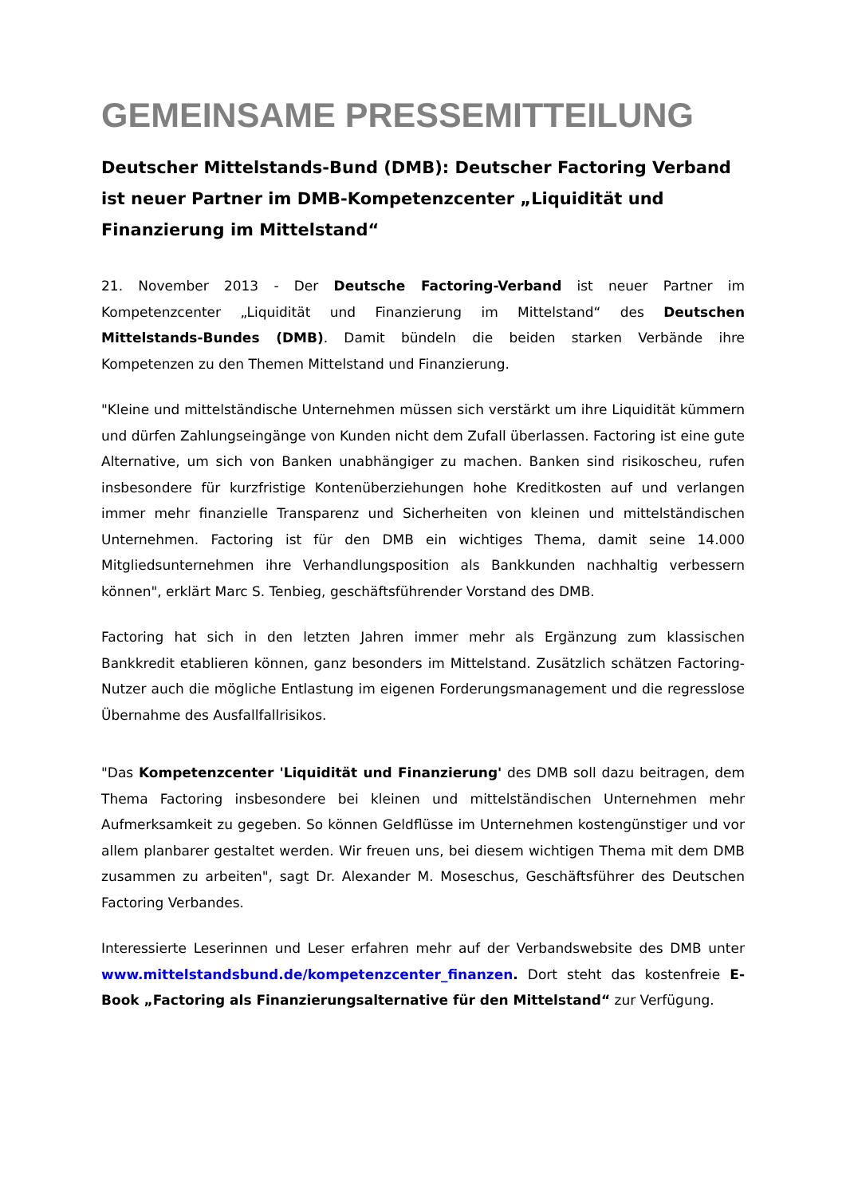GEMEINSAME PRESSEMITTEILUNG
Deutscher Mittelstands-Bund (DMB): Deutscher Factoring Verband ist neuer Partner im DMB-Kompetenzcenter „Liquidität und Finanzierung im Mittelstand“
21. November 2013 - Der Deutsche Factoring-Verband ist neuer Partner im Kompetenzcenter „Liquidität und Finanzierung im Mittelstand“ des Deutschen Mittelstands-Bundes (DMB). Damit bündeln die beiden starken Verbände ihre Kompetenzen zu den Themen Mittelstand und Finanzierung.
"Kleine und mittelständische Unternehmen müssen sich verstärkt um ihre Liquidität kümmern und dürfen Zahlungseingänge von Kunden nicht dem Zufall überlassen. Factoring ist eine gute Alternative, um sich von Banken unabhängiger zu machen. Banken sind risikoscheu, rufen insbesondere für kurzfristige Kontenüberziehungen hohe Kreditkosten auf und verlangen immer mehr finanzielle Transparenz und Sicherheiten von kleinen und mittelständischen Unternehmen. Factoring ist für den DMB ein wichtiges Thema, damit seine 14.000 Mitgliedsunternehmen ihre Verhandlungsposition als Bankkunden nachhaltig verbessern können", erklärt Marc S. Tenbieg, geschäftsführender Vorstand des DMB.
Factoring hat sich in den letzten Jahren immer mehr als Ergänzung zum klassischen Bankkredit etablieren können, ganz besonders im Mittelstand. Zusätzlich schätzen Factoring-Nutzer auch die mögliche Entlastung im eigenen Forderungsmanagement und die regresslose Übernahme des Ausfallfallrisikos.
"Das Kompetenzcenter 'Liquidität und Finanzierung' des DMB soll dazu beitragen, dem Thema Factoring insbesondere bei kleinen und mittelständischen Unternehmen mehr Aufmerksamkeit zu gegeben. So können Geldflüsse im Unternehmen kostengünstiger und vor allem planbarer gestaltet werden. Wir freuen uns, bei diesem wichtigen Thema mit dem DMB zusammen zu arbeiten", sagt Dr. Alexander M. Moseschus, Geschäftsführer des Deutschen Factoring Verbandes.
Interessierte Leserinnen und Leser erfahren mehr auf der Verbandswebsite des DMB unter www.mittelstandsbund.de/kompetenzcenter_finanzen. Dort steht das kostenfreie E-Book „Factoring als Finanzierungsalternative für den Mittelstand“ zur Verfügung.